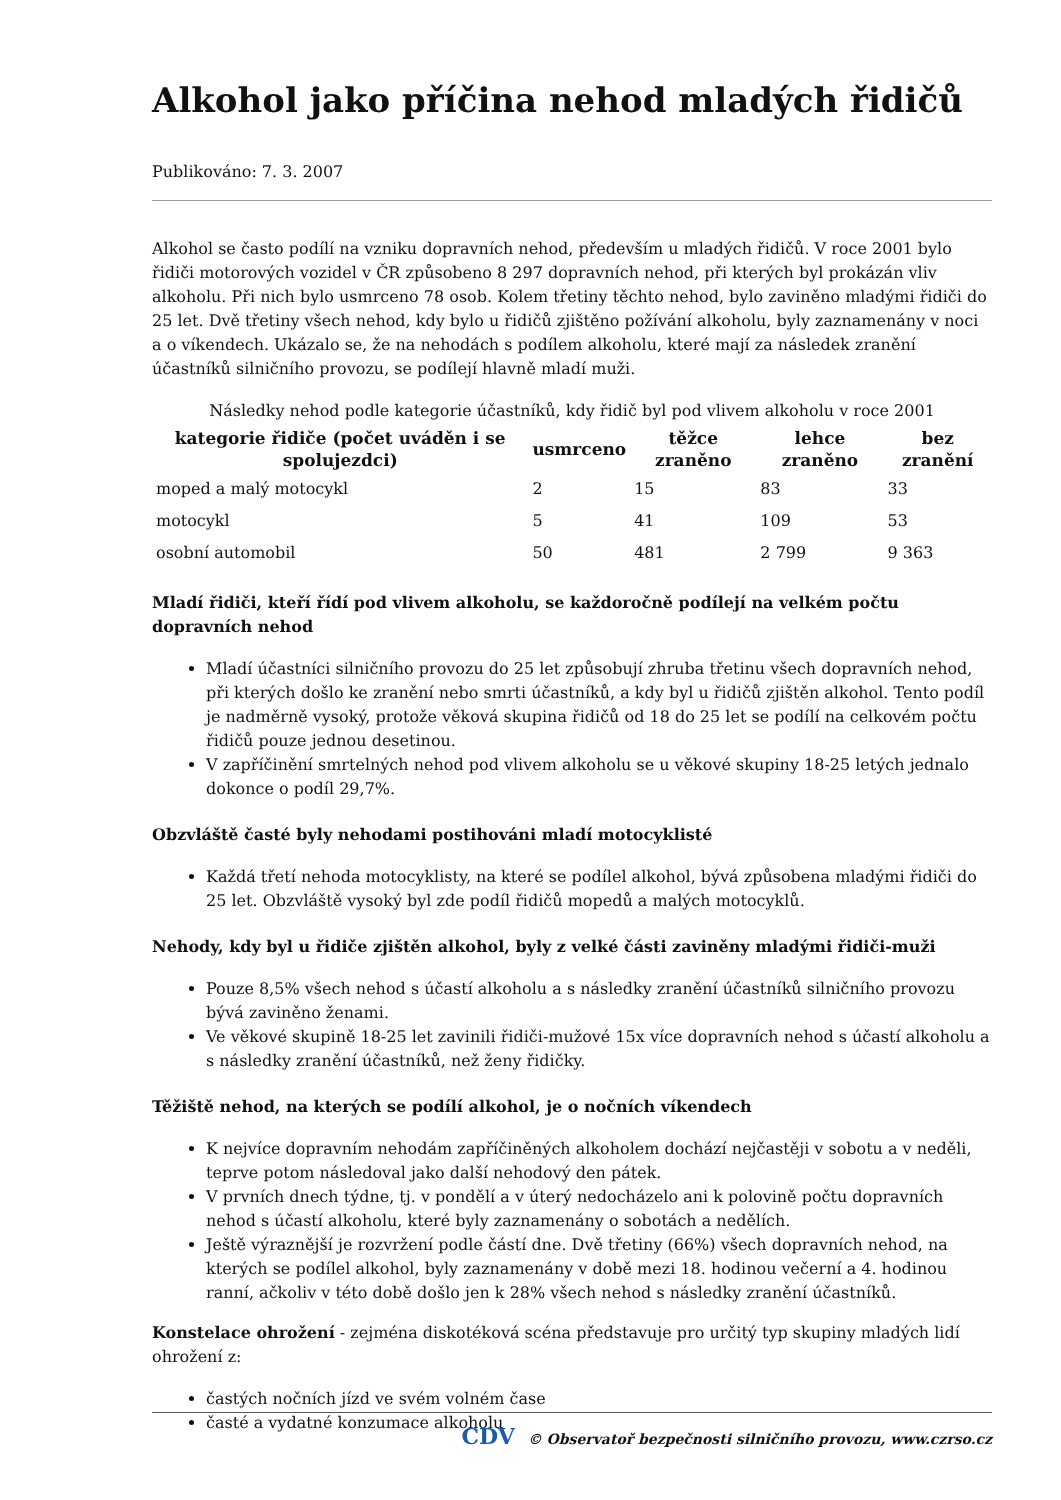Alkohol jako příčina nehod mladých řidičů
Publikováno: 7. 3. 2007
Alkohol se často podílí na vzniku dopravních nehod, především u mladých řidičů. V roce 2001 bylo řidiči motorových vozidel v ČR způsobeno 8 297 dopravních nehod, při kterých byl prokázán vliv alkoholu. Při nich bylo usmrceno 78 osob. Kolem třetiny těchto nehod, bylo zaviněno mladými řidiči do 25 let. Dvě třetiny všech nehod, kdy bylo u řidičů zjištěno požívání alkoholu, byly zaznamenány v noci a o víkendech. Ukázalo se, že na nehodách s podílem alkoholu, které mají za následek zranění účastníků silničního provozu, se podílejí hlavně mladí muži.
Následky nehod podle kategorie účastníků, kdy řidič byl pod vlivem alkoholu v roce 2001
| kategorie řidiče (počet uváděn i se spolujezdci) | usmrceno | těžce zraněno | lehce zraněno | bez zranění |
| --- | --- | --- | --- | --- |
| moped a malý motocykl | 2 | 15 | 83 | 33 |
| motocykl | 5 | 41 | 109 | 53 |
| osobní automobil | 50 | 481 | 2 799 | 9 363 |
Mladí řidiči, kteří řídí pod vlivem alkoholu, se každoročně podílejí na velkém počtu dopravních nehod
Mladí účastníci silničního provozu do 25 let způsobují zhruba třetinu všech dopravních nehod, při kterých došlo ke zranění nebo smrti účastníků, a kdy byl u řidičů zjištěn alkohol. Tento podíl je nadměrně vysoký, protože věková skupina řidičů od 18 do 25 let se podílí na celkovém počtu řidičů pouze jednou desetinou.
V zapříčinění smrtelných nehod pod vlivem alkoholu se u věkové skupiny 18-25 letých jednalo dokonce o podíl 29,7%.
Obzvláště časté byly nehodami postihováni mladí motocyklisté
Každá třetí nehoda motocyklisty, na které se podílel alkohol, bývá způsobena mladými řidiči do 25 let. Obzvláště vysoký byl zde podíl řidičů mopedů a malých motocyklů.
Nehody, kdy byl u řidiče zjištěn alkohol, byly z velké části zaviněny mladými řidiči-muži
Pouze 8,5% všech nehod s účastí alkoholu a s následky zranění účastníků silničního provozu bývá zaviněno ženami.
Ve věkové skupině 18-25 let zavinili řidiči-mužové 15x více dopravních nehod s účastí alkoholu a s následky zranění účastníků, než ženy řidičky.
Těžiště nehod, na kterých se podílí alkohol, je o nočních víkendech
K nejvíce dopravním nehodám zapříčiněných alkoholem dochází nejčastěji v sobotu a v neděli, teprve potom následoval jako další nehodový den pátek.
V prvních dnech týdne, tj. v pondělí a v úterý nedocházelo ani k polovině počtu dopravních nehod s účastí alkoholu, které byly zaznamenány o sobotách a nedělích.
Ještě výraznější je rozvržení podle částí dne. Dvě třetiny (66%) všech dopravních nehod, na kterých se podílel alkohol, byly zaznamenány v době mezi 18. hodinou večerní a 4. hodinou ranní, ačkoliv v této době došlo jen k 28% všech nehod s následky zranění účastníků.
Konstelace ohrožení - zejména diskotéková scéna představuje pro určitý typ skupiny mladých lidí ohrožení z:
častých nočních jízd ve svém volném čase
časté a vydatné konzumace alkoholu
CDV © Observatoř bezpečnosti silničního provozu, www.czrso.cz